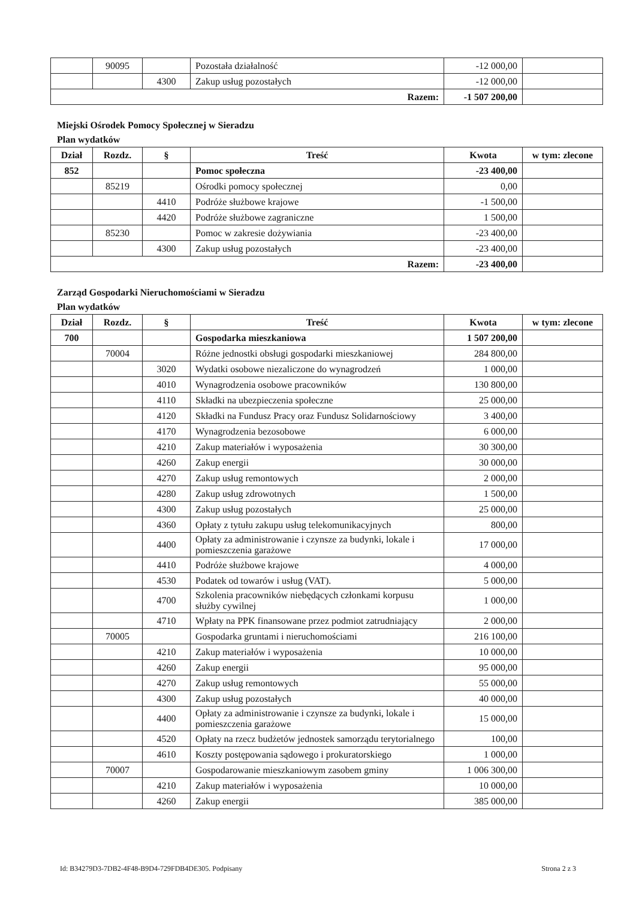| | 90095 | | Pozostała działalność | -12 000,00 | |
| | | 4300 | Zakup usług pozostałych | -12 000,00 | |
| Razem: | | | | -1 507 200,00 | |
Miejski Ośrodek Pomocy Społecznej w Sieradzu
Plan wydatków
| Dział | Rozdz. | § | Treść | Kwota | w tym: zlecone |
| --- | --- | --- | --- | --- | --- |
| 852 | | | Pomoc społeczna | -23 400,00 | |
| | 85219 | | Ośrodki pomocy społecznej | 0,00 | |
| | | 4410 | Podróże służbowe krajowe | -1 500,00 | |
| | | 4420 | Podróże służbowe zagraniczne | 1 500,00 | |
| | 85230 | | Pomoc w zakresie dożywiania | -23 400,00 | |
| | | 4300 | Zakup usług pozostałych | -23 400,00 | |
| Razem: | | | | -23 400,00 | |
Zarząd Gospodarki Nieruchomościami w Sieradzu
Plan wydatków
| Dział | Rozdz. | § | Treść | Kwota | w tym: zlecone |
| --- | --- | --- | --- | --- | --- |
| 700 | | | Gospodarka mieszkaniowa | 1 507 200,00 | |
| | 70004 | | Różne jednostki obsługi gospodarki mieszkaniowej | 284 800,00 | |
| | | 3020 | Wydatki osobowe niezaliczone do wynagrodzeń | 1 000,00 | |
| | | 4010 | Wynagrodzenia osobowe pracowników | 130 800,00 | |
| | | 4110 | Składki na ubezpieczenia społeczne | 25 000,00 | |
| | | 4120 | Składki na Fundusz Pracy oraz Fundusz Solidarnościowy | 3 400,00 | |
| | | 4170 | Wynagrodzenia bezosobowe | 6 000,00 | |
| | | 4210 | Zakup materiałów i wyposażenia | 30 300,00 | |
| | | 4260 | Zakup energii | 30 000,00 | |
| | | 4270 | Zakup usług remontowych | 2 000,00 | |
| | | 4280 | Zakup usług zdrowotnych | 1 500,00 | |
| | | 4300 | Zakup usług pozostałych | 25 000,00 | |
| | | 4360 | Opłaty z tytułu zakupu usług telekomunikacyjnych | 800,00 | |
| | | 4400 | Opłaty za administrowanie i czynsze za budynki, lokale i pomieszczenia garażowe | 17 000,00 | |
| | | 4410 | Podróże służbowe krajowe | 4 000,00 | |
| | | 4530 | Podatek od towarów i usług (VAT). | 5 000,00 | |
| | | 4700 | Szkolenia pracowników niebędących członkami korpusu służby cywilnej | 1 000,00 | |
| | | 4710 | Wpłaty na PPK finansowane przez podmiot zatrudniający | 2 000,00 | |
| | 70005 | | Gospodarka gruntami i nieruchomościami | 216 100,00 | |
| | | 4210 | Zakup materiałów i wyposażenia | 10 000,00 | |
| | | 4260 | Zakup energii | 95 000,00 | |
| | | 4270 | Zakup usług remontowych | 55 000,00 | |
| | | 4300 | Zakup usług pozostałych | 40 000,00 | |
| | | 4400 | Opłaty za administrowanie i czynsze za budynki, lokale i pomieszczenia garażowe | 15 000,00 | |
| | | 4520 | Opłaty na rzecz budżetów jednostek samorządu terytorialnego | 100,00 | |
| | | 4610 | Koszty postępowania sądowego i prokuratorskiego | 1 000,00 | |
| | 70007 | | Gospodarowanie mieszkaniowym zasobem gminy | 1 006 300,00 | |
| | | 4210 | Zakup materiałów i wyposażenia | 10 000,00 | |
| | | 4260 | Zakup energii | 385 000,00 | |
Id: B34279D3-7DB2-4F48-B9D4-729FDB4DE305. Podpisany Strona 2 z 3